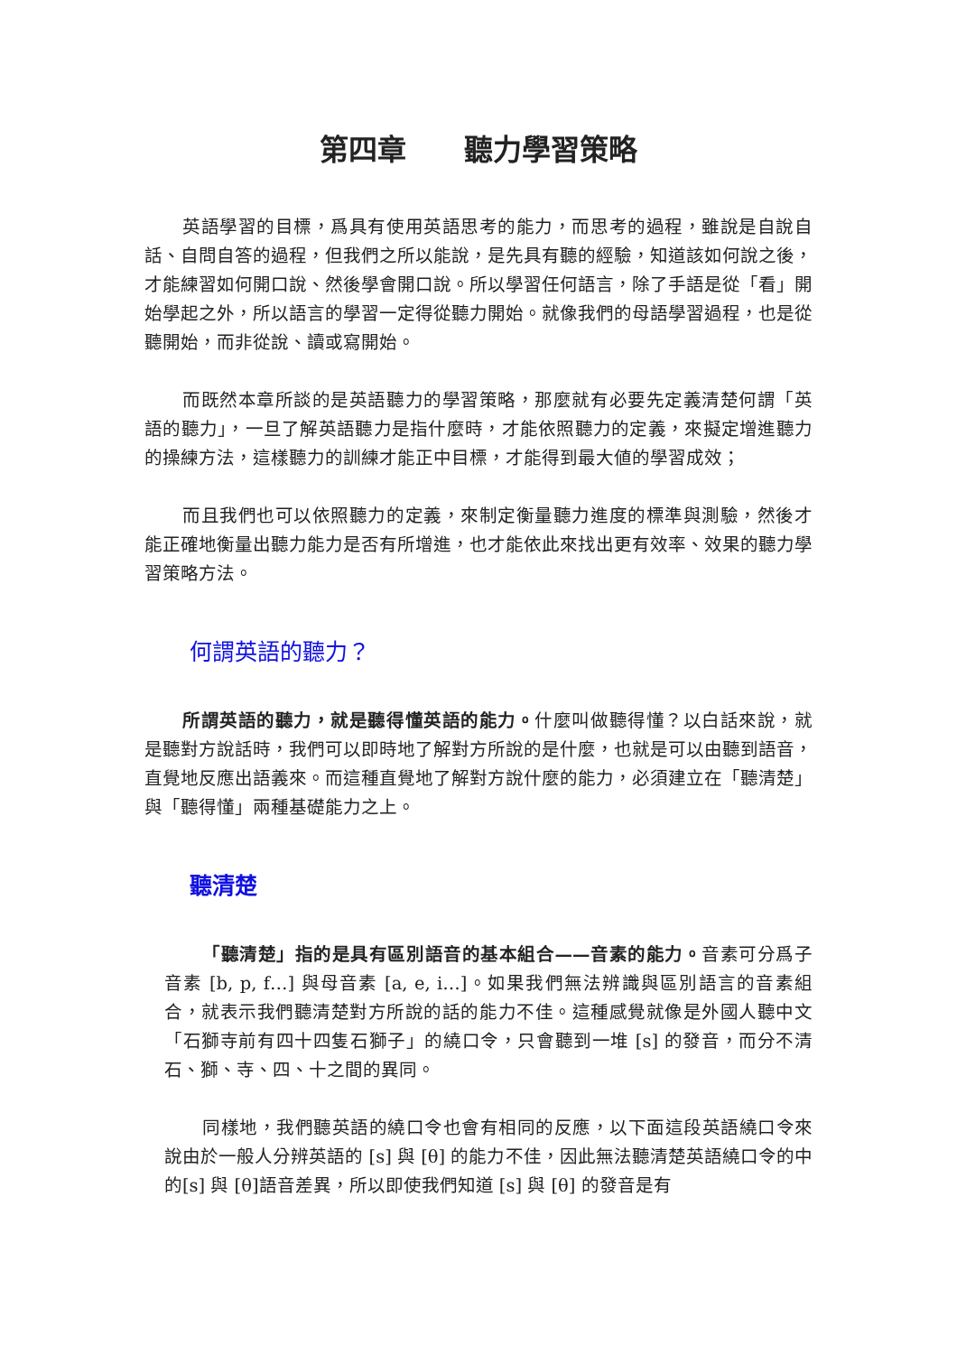第四章　　聽力學習策略
英語學習的目標，爲具有使用英語思考的能力，而思考的過程，雖說是自說自話、自問自答的過程，但我們之所以能說，是先具有聽的經驗，知道該如何說之後，才能練習如何開口說、然後學會開口說。所以學習任何語言，除了手語是從「看」開始學起之外，所以語言的學習一定得從聽力開始。就像我們的母語學習過程，也是從聽開始，而非從說、讀或寫開始。
而既然本章所談的是英語聽力的學習策略，那麼就有必要先定義清楚何謂「英語的聽力」，一旦了解英語聽力是指什麼時，才能依照聽力的定義，來擬定增進聽力的操練方法，這樣聽力的訓練才能正中目標，才能得到最大値的學習成效；
而且我們也可以依照聽力的定義，來制定衡量聽力進度的標準與測驗，然後才能正確地衡量出聽力能力是否有所增進，也才能依此來找出更有效率、效果的聽力學習策略方法。
何謂英語的聽力？
所謂英語的聽力，就是聽得懂英語的能力。什麼叫做聽得懂？以白話來說，就是聽對方說話時，我們可以即時地了解對方所說的是什麼，也就是可以由聽到語音，直覺地反應出語義來。而這種直覺地了解對方說什麼的能力，必須建立在「聽清楚」與「聽得懂」兩種基礎能力之上。
聽清楚
「聽清楚」指的是具有區別語音的基本組合——音素的能力。音素可分爲子音素 [b, p, f…] 與母音素 [a, e, i…]。如果我們無法辨識與區別語言的音素組合，就表示我們聽清楚對方所說的話的能力不佳。這種感覺就像是外國人聽中文「石獅寺前有四十四隻石獅子」的繞口令，只會聽到一堆 [s] 的發音，而分不清石、獅、寺、四、十之間的異同。
同樣地，我們聽英語的繞口令也會有相同的反應，以下面這段英語繞口令來說由於一般人分辨英語的 [s] 與 [θ] 的能力不佳，因此無法聽清楚英語繞口令的中的[s] 與 [θ]語音差異，所以即使我們知道 [s] 與 [θ] 的發音是有